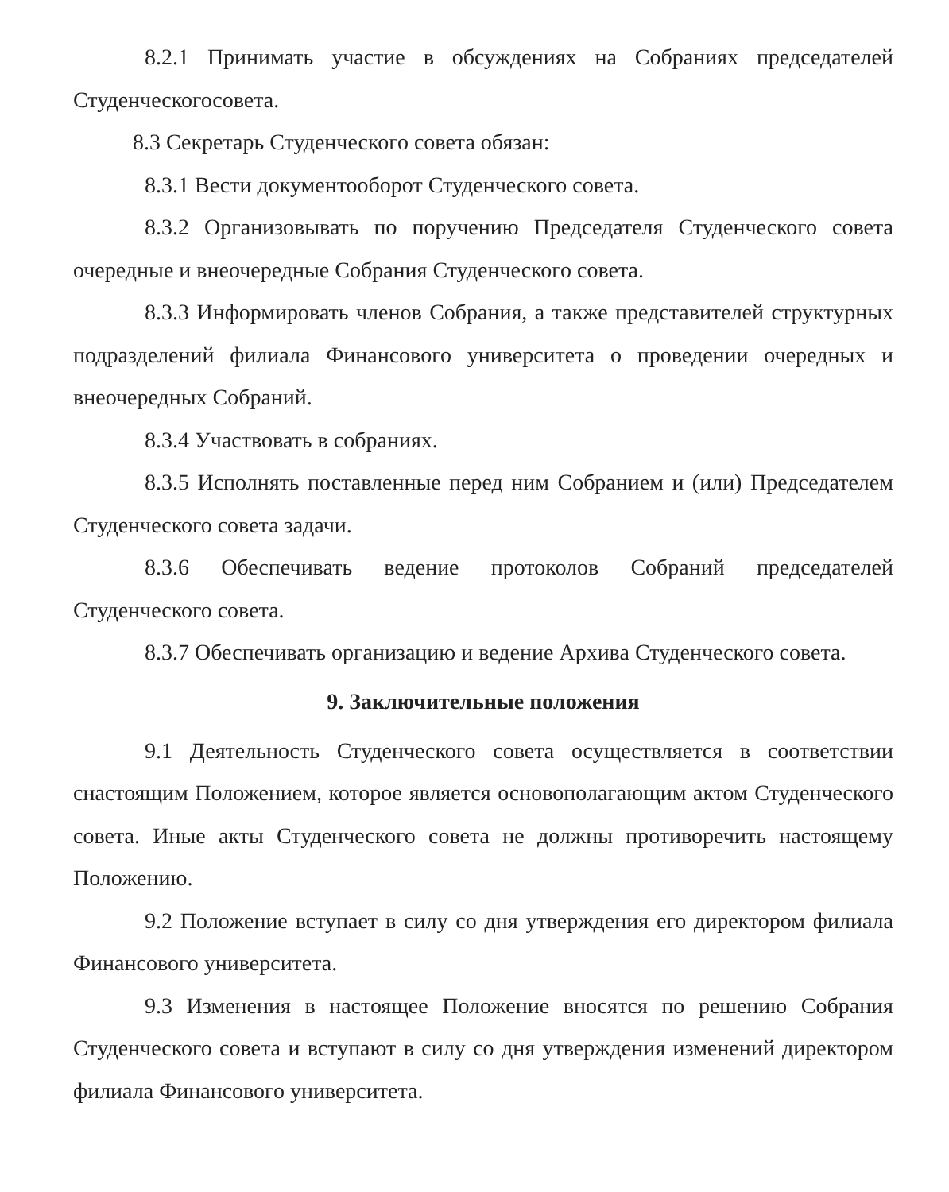8.2.1 Принимать участие в обсуждениях на Собраниях председателей Студенческогосовета.
8.3 Секретарь Студенческого совета обязан:
8.3.1 Вести документооборот Студенческого совета.
8.3.2 Организовывать по поручению Председателя Студенческого совета очередные и внеочередные Собрания Студенческого совета.
8.3.3 Информировать членов Собрания, а также представителей структурных подразделений филиала Финансового университета о проведении очередных и внеочередных Собраний.
8.3.4 Участвовать в собраниях.
8.3.5 Исполнять поставленные перед ним Собранием и (или) Председателем Студенческого совета задачи.
8.3.6 Обеспечивать ведение протоколов Собраний председателей Студенческого совета.
8.3.7 Обеспечивать организацию и ведение Архива Студенческого совета.
9. Заключительные положения
9.1 Деятельность Студенческого совета осуществляется в соответствии снастоящим Положением, которое является основополагающим актом Студенческого совета. Иные акты Студенческого совета не должны противоречить настоящему Положению.
9.2 Положение вступает в силу со дня утверждения его директором филиала Финансового университета.
9.3 Изменения в настоящее Положение вносятся по решению Собрания Студенческого совета и вступают в силу со дня утверждения изменений директором филиала Финансового университета.